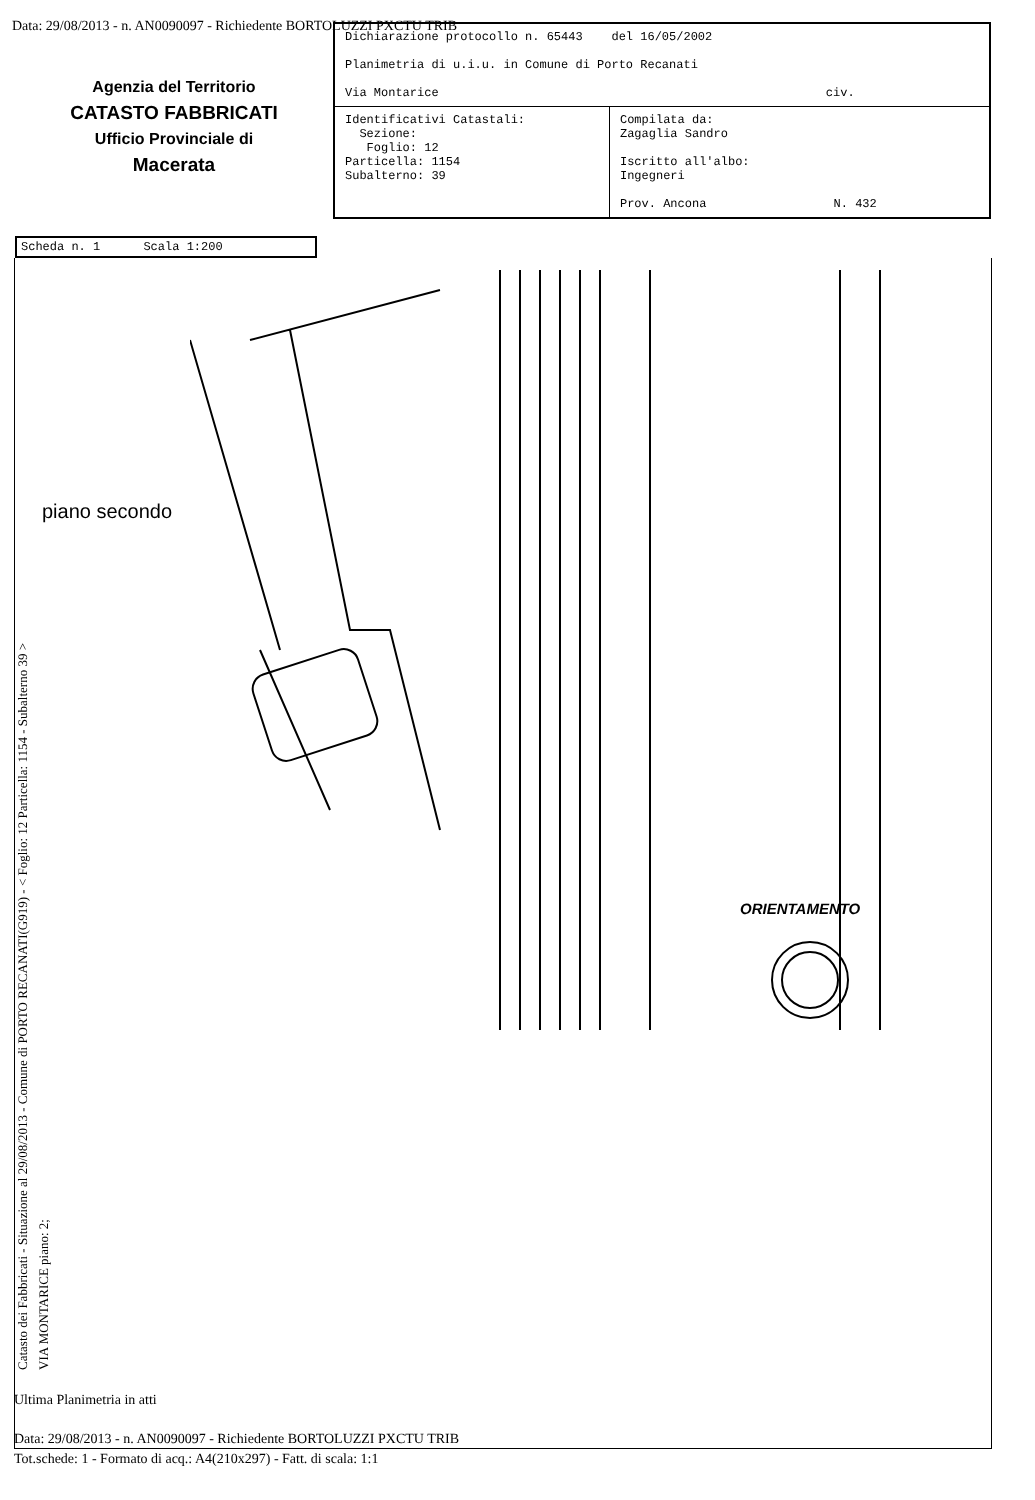Data: 29/08/2013 - n. AN0090097 - Richiedente BORTOLUZZI PXCTU TRIB
Agenzia del Territorio
CATASTO FABBRICATI
Ufficio Provinciale di
Macerata
| Dichiarazione protocollo n. 65443 del 16/05/2002 Planimetria di u.i.u. in Comune di Porto Recanati Via Montarice civ. | |
| Identificativi Catastali: Sezione: Foglio: 12 Particella: 1154 Subalterno: 39 | Compilata da: Zagaglia Sandro Iscritto all'albo: Ingegneri Prov. Ancona N. 432 |
Scheda n. 1 Scala 1:200
piano secondo
ORIENTAMENTO
Catasto dei Fabbricati - Situazione al 29/08/2013 - Comune di PORTO RECANATI(G919) - < Foglio: 12 Particella: 1154 - Subalterno 39 >
VIA MONTARICE piano: 2;
Ultima Planimetria in atti
Data: 29/08/2013 - n. AN0090097 - Richiedente BORTOLUZZI PXCTU TRIB
Tot.schede: 1 - Formato di acq.: A4(210x297) - Fatt. di scala: 1:1